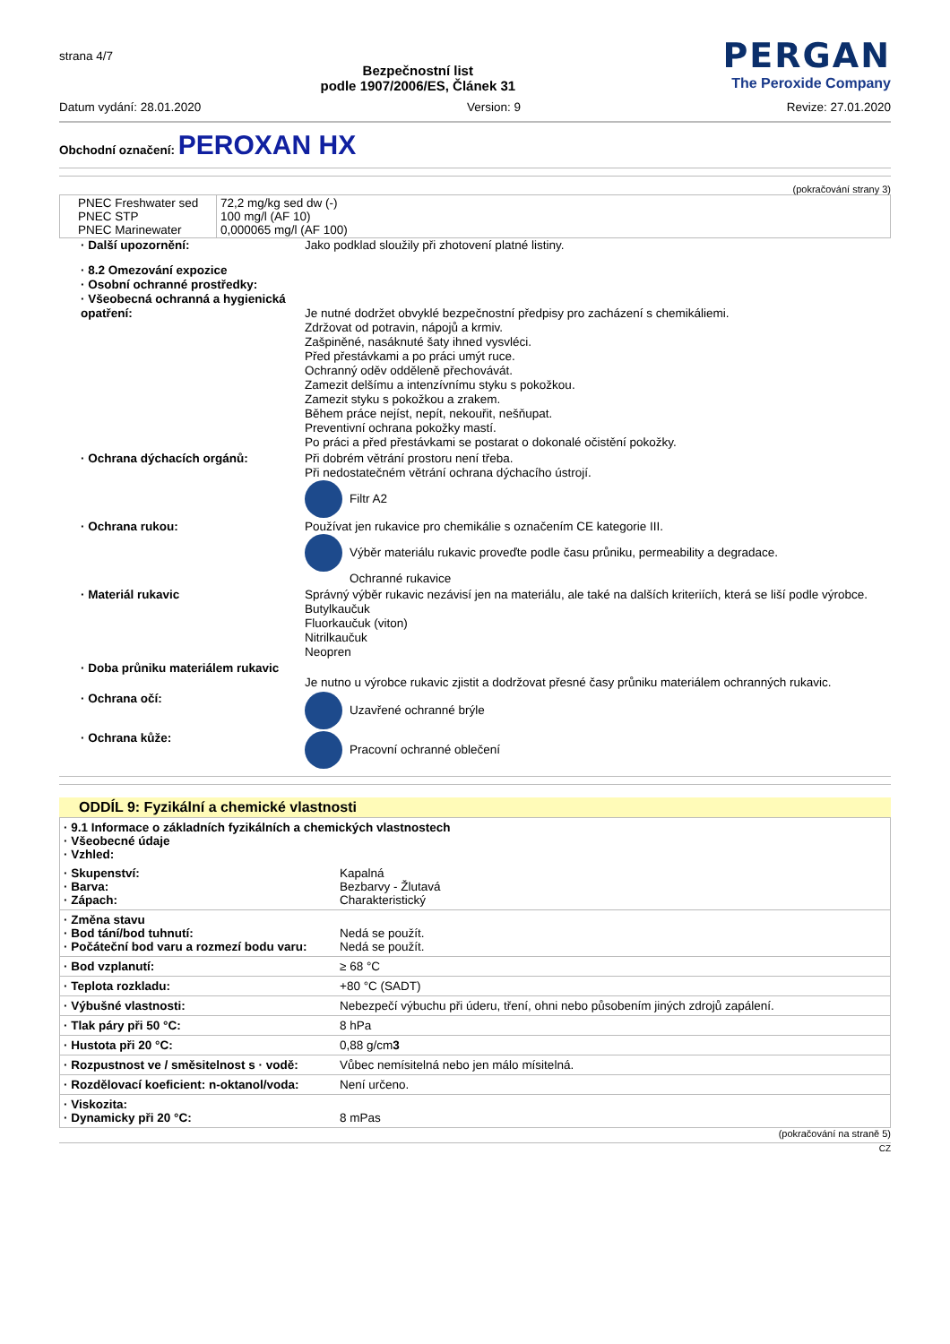strana 4/7
Bezpečnostní list
podle 1907/2006/ES, Článek 31
PERGAN
The Peroxide Company
Datum vydání: 28.01.2020 Version: 9 Revize: 27.01.2020
Obchodní označení: PEROXAN HX
(pokračování strany 3)
| PNEC Freshwater sed PNEC STP PNEC Marinewater | 72,2 mg/kg sed dw (-) 100 mg/l (AF 10) 0,000065 mg/l (AF 100) |
· Další upozornění:
Jako podklad sloužily při zhotovení platné listiny.
· 8.2 Omezování expozice
· Osobní ochranné prostředky:
· Všeobecná ochranná a hygienická opatření:
Je nutné dodržet obvyklé bezpečnostní předpisy pro zacházení s chemikáliemi.
Zdržovat od potravin, nápojů a krmiv.
Zašpiněné, nasáknuté šaty ihned vysvléci.
Před přestávkami a po práci umýt ruce.
Ochranný oděv odděleně přechovávát.
Zamezit delšímu a intenzívnímu styku s pokožkou.
Zamezit styku s pokožkou a zrakem.
Během práce nejíst, nepít, nekouřit, nešňupat.
Preventivní ochrana pokožky mastí.
Po práci a před přestávkami se postarat o dokonalé očistění pokožky.
· Ochrana dýchacích orgánů:
Při dobrém větrání prostoru není třeba.
Při nedostatečném větrání ochrana dýchacího ústrojí.
Filtr A2
· Ochrana rukou:
Používat jen rukavice pro chemikálie s označením CE kategorie III.
Výběr materiálu rukavic proveďte podle času průniku, permeability a degradace.
Ochranné rukavice
· Materiál rukavic
Správný výběr rukavic nezávisí jen na materiálu, ale také na dalších kriteriích, která se liší podle výrobce.
Butylkaučuk
Fluorkaučuk (viton)
Nitrilkaučuk
Neopren
· Doba průniku materiálem rukavic
Je nutno u výrobce rukavic zjistit a dodržovat přesné časy průniku materiálem ochranných rukavic.
· Ochrana očí:
Uzavřené ochranné brýle
· Ochrana kůže:
Pracovní ochranné oblečení
ODDÍL 9: Fyzikální a chemické vlastnosti
| · 9.1 Informace o základních fyzikálních a chemických vlastnostech · Všeobecné údaje · Vzhled: | |
| · Skupenství: · Barva: · Zápach: | Kapalná Bezbarvy - Žlutavá Charakteristický |
| · Změna stavu · Bod tání/bod tuhnutí: · Počáteční bod varu a rozmezí bodu varu: | Nedá se použít. Nedá se použít. |
| · Bod vzplanutí: | ≥ 68 °C |
| · Teplota rozkladu: | +80 °C (SADT) |
| · Výbušné vlastnosti: | Nebezpečí výbuchu při úderu, tření, ohni nebo působením jiných zdrojů zapálení. |
| · Tlak páry při 50 °C: | 8 hPa |
| · Hustota při 20 °C: | 0,88 g/cm 3 |
| · Rozpustnost ve / směsitelnost s · vodě: | Vůbec nemísitelná nebo jen málo mísitelná. |
| · Rozdělovací koeficient: n-oktanol/voda: | Není určeno. |
| · Viskozita: · Dynamicky při 20 °C: | 8 mPas |
(pokračování na straně 5)
CZ